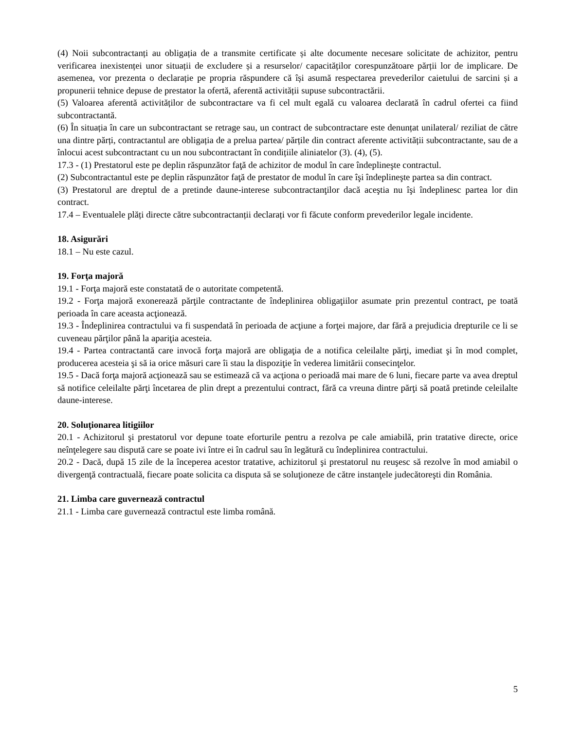(4) Noii subcontractanți au obligația de a transmite certificate și alte documente necesare solicitate de achizitor, pentru verificarea inexistenței unor situații de excludere și a resurselor/ capacităților corespunzătoare părții lor de implicare. De asemenea, vor prezenta o declarație pe propria răspundere că își asumă respectarea prevederilor caietului de sarcini și a propunerii tehnice depuse de prestator la ofertă, aferentă activității supuse subcontractării.
(5) Valoarea aferentă activităților de subcontractare va fi cel mult egală cu valoarea declarată în cadrul ofertei ca fiind subcontractantă.
(6) În situația în care un subcontractant se retrage sau, un contract de subcontractare este denunțat unilateral/ reziliat de către una dintre părți, contractantul are obligația de a prelua partea/ părțile din contract aferente activității subcontractante, sau de a înlocui acest subcontractant cu un nou subcontractant în condițiile aliniatelor (3). (4), (5).
17.3 - (1) Prestatorul este pe deplin răspunzător faţă de achizitor de modul în care îndeplineşte contractul.
(2) Subcontractantul este pe deplin răspunzător faţă de prestator de modul în care îşi îndeplineşte partea sa din contract.
(3) Prestatorul are dreptul de a pretinde daune-interese subcontractanţilor dacă aceştia nu îşi îndeplinesc partea lor din contract.
17.4 – Eventualele plăți directe către subcontractanții declarați vor fi făcute conform prevederilor legale incidente.
18. Asigurări
18.1 – Nu este cazul.
19. Forţa majoră
19.1 - Forţa majoră este constatată de o autoritate competentă.
19.2 - Forţa majoră exonerează părţile contractante de îndeplinirea obligaţiilor asumate prin prezentul contract, pe toată perioada în care aceasta acţionează.
19.3 - Îndeplinirea contractului va fi suspendată în perioada de acţiune a forţei majore, dar fără a prejudicia drepturile ce li se cuveneau părţilor până la apariţia acesteia.
19.4 - Partea contractantă care invocă forţa majoră are obligaţia de a notifica celeilalte părţi, imediat şi în mod complet, producerea acesteia şi să ia orice măsuri care îi stau la dispoziţie în vederea limitării consecinţelor.
19.5 - Dacă forţa majoră acţionează sau se estimează că va acţiona o perioadă mai mare de 6 luni, fiecare parte va avea dreptul să notifice celeilalte părţi încetarea de plin drept a prezentului contract, fără ca vreuna dintre părţi să poată pretinde celeilalte daune-interese.
20. Soluţionarea litigiilor
20.1 - Achizitorul şi prestatorul vor depune toate eforturile pentru a rezolva pe cale amiabilă, prin tratative directe, orice neînţelegere sau dispută care se poate ivi între ei în cadrul sau în legătură cu îndeplinirea contractului.
20.2 - Dacă, după 15 zile de la începerea acestor tratative, achizitorul şi prestatorul nu reuşesc să rezolve în mod amiabil o divergenţă contractuală, fiecare poate solicita ca disputa să se soluţioneze de către instanţele judecătoreşti din România.
21. Limba care guvernează contractul
21.1 - Limba care guvernează contractul este limba română.
5